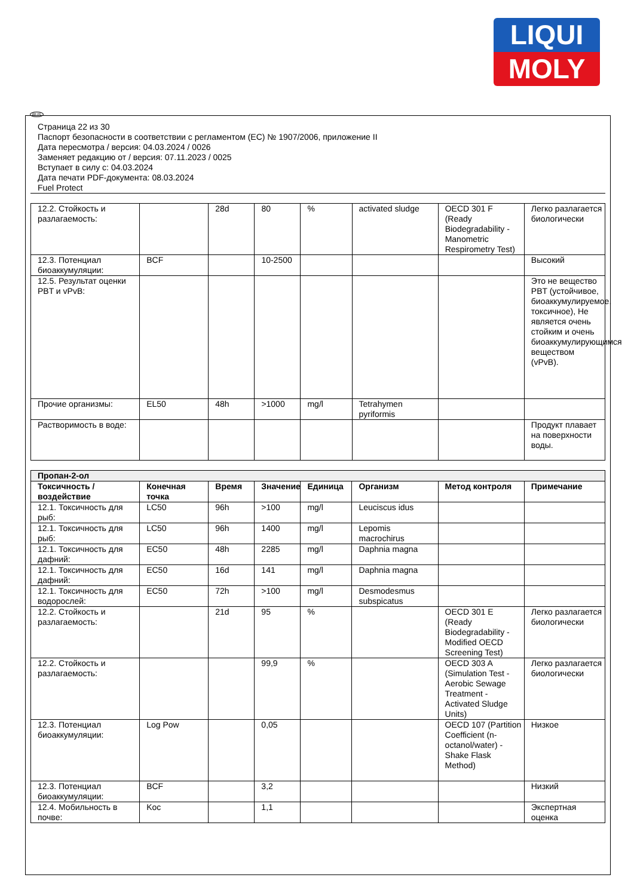LIQUI
MOLY
RUS
Страница 22 из 30
Паспорт безопасности в соответствии с регламентом (ЕС) № 1907/2006, приложение II
Дата пересмотра / версия: 04.03.2024 / 0026
Заменяет редакцию от / версия: 07.11.2023 / 0025
Вступает в силу с: 04.03.2024
Дата печати PDF-документа: 08.03.2024
Fuel Protect
| 12.2. Стойкость и разлагаемость: | | 28d | 80 | % | activated sludge | OECD 301 F (Ready Biodegradability - Manometric Respirometry Test) | Легко разлагается биологически |
| 12.3. Потенциал биоаккумуляции: | BCF | | 10-2500 | | | | Высокий |
| 12.5. Результат оценки PBT и vPvB: | | | | | | | Это не вещество PBT (устойчивое, биоаккумулируемое, токсичное), Не является очень стойким и очень биоаккумулирующимся веществом (vPvB). |
| Прочие организмы: | EL50 | 48h | >1000 | mg/l | Tetrahymen pyriformis | | |
| Растворимость в воде: | | | | | | | Продукт плавает на поверхности воды. |
| Пропан-2-ол | | | | | | | |
| Токсичность / воздействие | Конечная точка | Время | Значение | Единица | Организм | Метод контроля | Примечание |
| 12.1. Токсичность для рыб: | LC50 | 96h | >100 | mg/l | Leuciscus idus | | |
| 12.1. Токсичность для рыб: | LC50 | 96h | 1400 | mg/l | Lepomis macrochirus | | |
| 12.1. Токсичность для дафний: | EC50 | 48h | 2285 | mg/l | Daphnia magna | | |
| 12.1. Токсичность для дафний: | EC50 | 16d | 141 | mg/l | Daphnia magna | | |
| 12.1. Токсичность для водорослей: | EC50 | 72h | >100 | mg/l | Desmodesmus subspicatus | | |
| 12.2. Стойкость и разлагаемость: | | 21d | 95 | % | | OECD 301 E (Ready Biodegradability - Modified OECD Screening Test) | Легко разлагается биологически |
| 12.2. Стойкость и разлагаемость: | | | 99,9 | % | | OECD 303 A (Simulation Test - Aerobic Sewage Treatment - Activated Sludge Units) | Легко разлагается биологически |
| 12.3. Потенциал биоаккумуляции: | Log Pow | | 0,05 | | | OECD 107 (Partition Coefficient (n-octanol/water) - Shake Flask Method) | Низкое |
| 12.3. Потенциал биоаккумуляции: | BCF | | 3,2 | | | | Низкий |
| 12.4. Мобильность в почве: | Koc | | 1,1 | | | | Экспертная оценка |